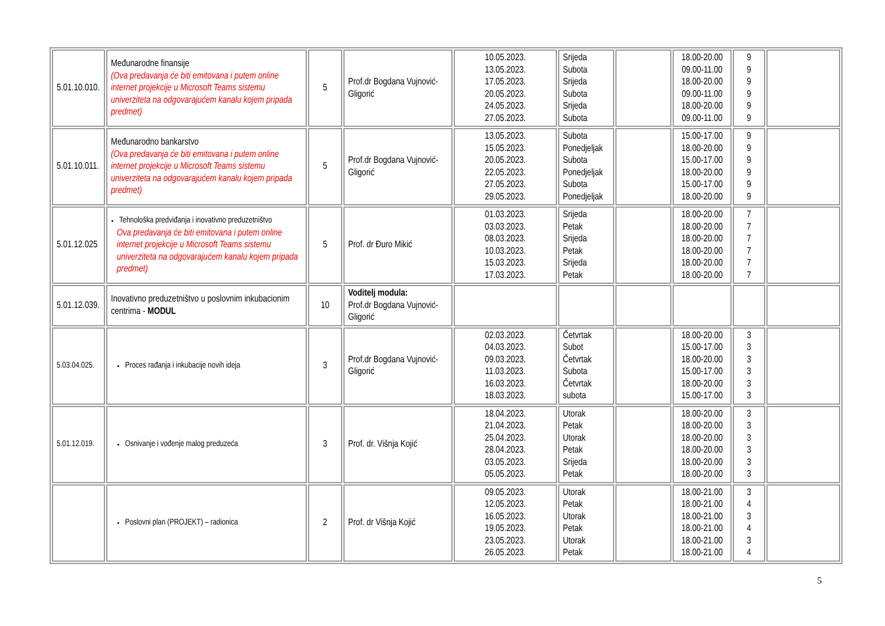| 5.01.10.010. | Međunarodne finansije (Ova predavanja će biti emitovana i putem online internet projekcije u Microsoft Teams sistemu univerziteta na odgovarajućem kanalu kojem pripada predmet) | 5 | Prof.dr Bogdana Vujnović-Gligorić | 10.05.2023. 13.05.2023. 17.05.2023. 20.05.2023. 24.05.2023. 27.05.2023. | Srijeda Subota Srijeda Subota Srijeda Subota | | 18.00-20.00 09.00-11.00 18.00-20.00 09.00-11.00 18.00-20.00 09.00-11.00 | 9 9 9 9 9 9 | |
| 5.01.10.011. | Međunarodno bankarstvo (Ova predavanja će biti emitovana i putem online internet projekcije u Microsoft Teams sistemu univerziteta na odgovarajućem kanalu kojem pripada predmet) | 5 | Prof.dr Bogdana Vujnović-Gligorić | 13.05.2023. 15.05.2023. 20.05.2023. 22.05.2023. 27.05.2023. 29.05.2023. | Subota Ponedjeljak Subota Ponedjeljak Subota Ponedjeljak | | 15.00-17.00 18.00-20.00 15.00-17.00 18.00-20.00 15.00-17.00 18.00-20.00 | 9 9 9 9 9 9 | |
| 5.01.12.025 | Tehnološka predviđanja i inovativno preduzetništvo Ova predavanja će biti emitovana i putem online internet projekcije u Microsoft Teams sistemu univerziteta na odgovarajućem kanalu kojem pripada predmet) | 5 | Prof. dr Đuro Mikić | 01.03.2023. 03.03.2023. 08.03.2023. 10.03.2023. 15.03.2023. 17.03.2023. | Srijeda Petak Srijeda Petak Srijeda Petak | | 18.00-20.00 18.00-20.00 18.00-20.00 18.00-20.00 18.00-20.00 18.00-20.00 | 7 7 7 7 7 7 | |
| 5.01.12.039. | Inovativno preduzetništvo u poslovnim inkubacionim centrima - MODUL | 10 | Voditelj modula: Prof.dr Bogdana Vujnović-Gligorić | | | | | | |
| 5.03.04.025. | Proces rađanja i inkubacije novih ideja | 3 | Prof.dr Bogdana Vujnović-Gligorić | 02.03.2023. 04.03.2023. 09.03.2023. 11.03.2023. 16.03.2023. 18.03.2023. | Četvrtak Subot Četvrtak Subota Četvrtak subota | | 18.00-20.00 15.00-17.00 18.00-20.00 15.00-17.00 18.00-20.00 15.00-17.00 | 3 3 3 3 3 3 | |
| 5.01.12.019. | Osnivanje i vođenje malog preduzeća | 3 | Prof. dr. Višnja Kojić | 18.04.2023. 21.04.2023. 25.04.2023. 28.04.2023. 03.05.2023. 05.05.2023. | Utorak Petak Utorak Petak Srijeda Petak | | 18.00-20.00 18.00-20.00 18.00-20.00 18.00-20.00 18.00-20.00 18.00-20.00 | 3 3 3 3 3 3 | |
| | Poslovni plan (PROJEKT) – radionica | 2 | Prof. dr Višnja Kojić | 09.05.2023. 12.05.2023. 16.05.2023. 19.05.2023. 23.05.2023. 26.05.2023. | Utorak Petak Utorak Petak Utorak Petak | | 18.00-21.00 18.00-21.00 18.00-21.00 18.00-21.00 18.00-21.00 18.00-21.00 | 3 4 3 4 3 4 | |
5